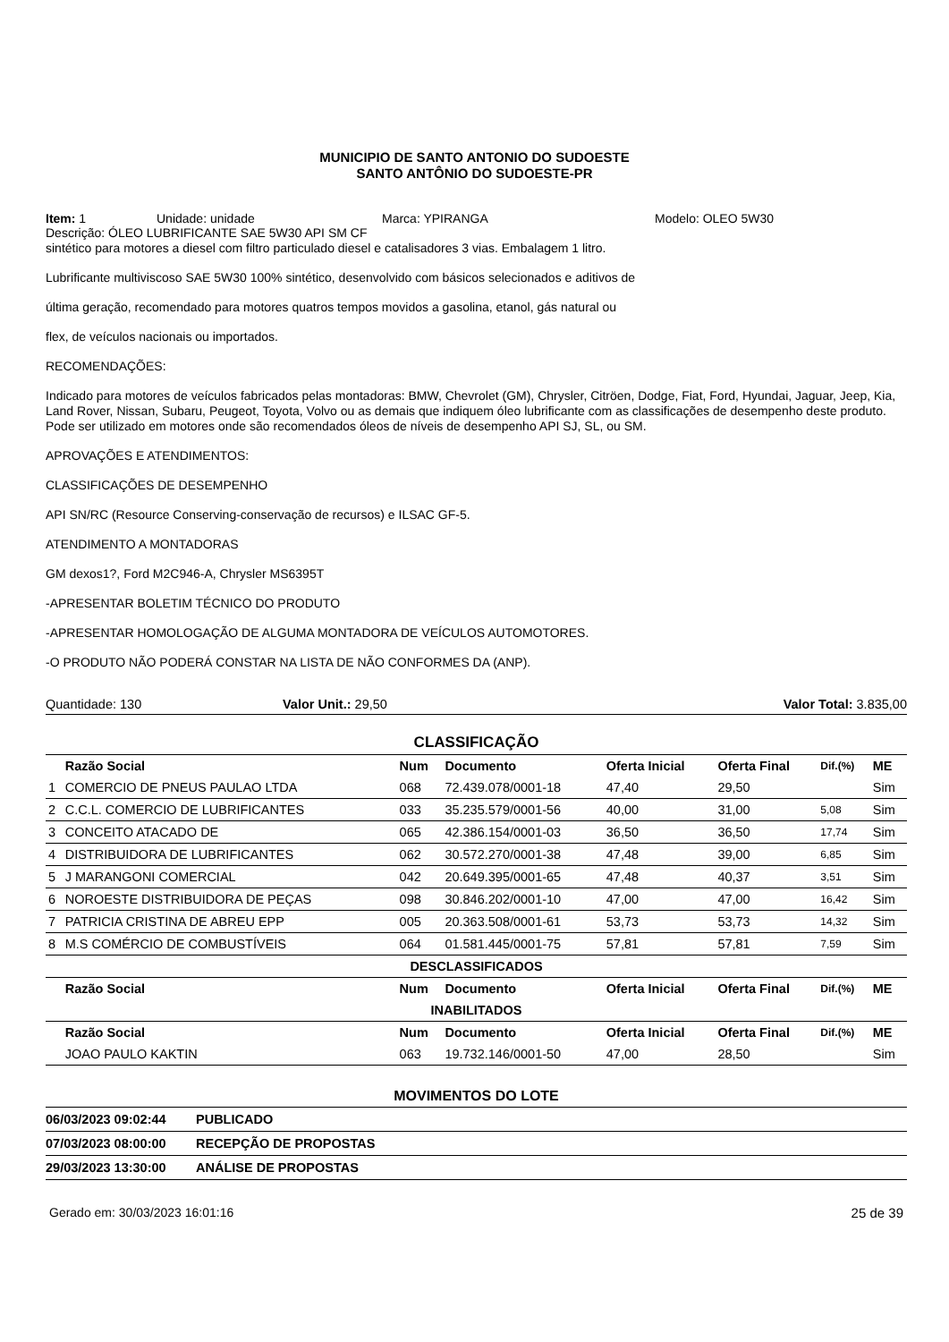MUNICIPIO DE SANTO ANTONIO DO SUDOESTE
SANTO ANTÔNIO DO SUDOESTE-PR
Item: 1 Unidade: unidade Marca: YPIRANGA Modelo: OLEO 5W30
Descrição: ÓLEO LUBRIFICANTE SAE 5W30 API SM CF
sintético para motores a diesel com filtro particulado diesel e catalisadores 3 vias. Embalagem 1 litro.
Lubrificante multiviscoso SAE 5W30 100% sintético, desenvolvido com básicos selecionados e aditivos de
última geração, recomendado para motores quatros tempos movidos a gasolina, etanol, gás natural ou
flex, de veículos nacionais ou importados.
RECOMENDAÇÕES:
Indicado para motores de veículos fabricados pelas montadoras: BMW, Chevrolet (GM), Chrysler, Citröen, Dodge, Fiat, Ford, Hyundai, Jaguar, Jeep, Kia, Land Rover, Nissan, Subaru, Peugeot, Toyota, Volvo ou as demais que indiquem óleo lubrificante com as classificações de desempenho deste produto. Pode ser utilizado em motores onde são recomendados óleos de níveis de desempenho API SJ, SL, ou SM.
APROVAÇÕES E ATENDIMENTOS:
CLASSIFICAÇÕES DE DESEMPENHO
API SN/RC (Resource Conserving-conservação de recursos) e ILSAC GF-5.
ATENDIMENTO A MONTADORAS
GM dexos1?, Ford M2C946-A, Chrysler MS6395T
-APRESENTAR BOLETIM TÉCNICO DO PRODUTO
-APRESENTAR HOMOLOGAÇÃO DE ALGUMA MONTADORA DE VEÍCULOS AUTOMOTORES.
-O PRODUTO NÃO PODERÁ CONSTAR NA LISTA DE NÃO CONFORMES DA (ANP).
Quantidade: 130 Valor Unit.: 29,50 Valor Total: 3.835,00
CLASSIFICAÇÃO
| | Razão Social | Num | Documento | Oferta Inicial | Oferta Final | Dif.(%) | ME |
| --- | --- | --- | --- | --- | --- | --- | --- |
| 1 | COMERCIO DE PNEUS PAULAO LTDA | 068 | 72.439.078/0001-18 | 47,40 | 29,50 | | Sim |
| 2 | C.C.L. COMERCIO DE LUBRIFICANTES | 033 | 35.235.579/0001-56 | 40,00 | 31,00 | 5,08 | Sim |
| 3 | CONCEITO ATACADO DE | 065 | 42.386.154/0001-03 | 36,50 | 36,50 | 17,74 | Sim |
| 4 | DISTRIBUIDORA DE LUBRIFICANTES | 062 | 30.572.270/0001-38 | 47,48 | 39,00 | 6,85 | Sim |
| 5 | J MARANGONI COMERCIAL | 042 | 20.649.395/0001-65 | 47,48 | 40,37 | 3,51 | Sim |
| 6 | NOROESTE DISTRIBUIDORA DE PEÇAS | 098 | 30.846.202/0001-10 | 47,00 | 47,00 | 16,42 | Sim |
| 7 | PATRICIA CRISTINA DE ABREU EPP | 005 | 20.363.508/0001-61 | 53,73 | 53,73 | 14,32 | Sim |
| 8 | M.S COMÉRCIO DE COMBUSTÍVEIS | 064 | 01.581.445/0001-75 | 57,81 | 57,81 | 7,59 | Sim |
| DESCLASSIFICADOS | | | | | | | |
| | Razão Social | Num | Documento | Oferta Inicial | Oferta Final | Dif.(%) | ME |
| INABILITADOS | | | | | | | |
| | Razão Social | Num | Documento | Oferta Inicial | Oferta Final | Dif.(%) | ME |
| | JOAO PAULO KAKTIN | 063 | 19.732.146/0001-50 | 47,00 | 28,50 | | Sim |
MOVIMENTOS DO LOTE
06/03/2023 09:02:44 PUBLICADO
07/03/2023 08:00:00 RECEPÇÃO DE PROPOSTAS
29/03/2023 13:30:00 ANÁLISE DE PROPOSTAS
Gerado em: 30/03/2023 16:01:16 25 de 39